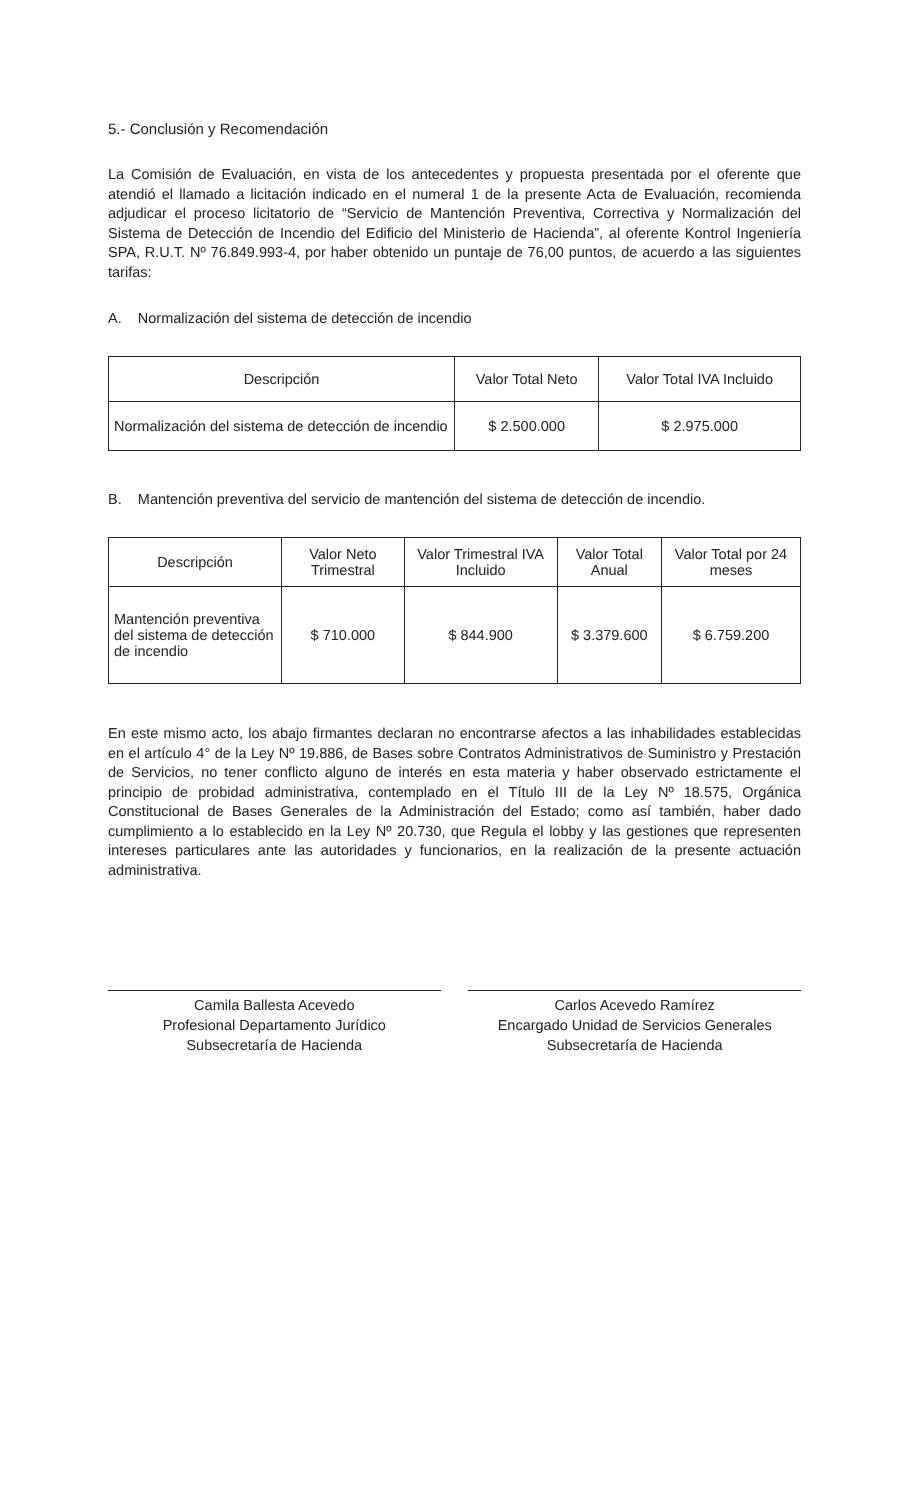5.- Conclusión y Recomendación
La Comisión de Evaluación, en vista de los antecedentes y propuesta presentada por el oferente que atendió el llamado a licitación indicado en el numeral 1 de la presente Acta de Evaluación, recomienda adjudicar el proceso licitatorio de “Servicio de Mantención Preventiva, Correctiva y Normalización del Sistema de Detección de Incendio del Edificio del Ministerio de Hacienda”, al oferente Kontrol Ingeniería SPA, R.U.T. Nº 76.849.993-4, por haber obtenido un puntaje de 76,00 puntos, de acuerdo a las siguientes tarifas:
A. Normalización del sistema de detección de incendio
| Descripción | Valor Total Neto | Valor Total IVA Incluido |
| --- | --- | --- |
| Normalización del sistema de detección de incendio | $ 2.500.000 | $ 2.975.000 |
B. Mantención preventiva del servicio de mantención del sistema de detección de incendio.
| Descripción | Valor Neto Trimestral | Valor Trimestral IVA Incluido | Valor Total Anual | Valor Total por 24 meses |
| --- | --- | --- | --- | --- |
| Mantención preventiva del sistema de detección de incendio | $ 710.000 | $ 844.900 | $ 3.379.600 | $ 6.759.200 |
En este mismo acto, los abajo firmantes declaran no encontrarse afectos a las inhabilidades establecidas en el artículo 4° de la Ley Nº 19.886, de Bases sobre Contratos Administrativos de Suministro y Prestación de Servicios, no tener conflicto alguno de interés en esta materia y haber observado estrictamente el principio de probidad administrativa, contemplado en el Título III de la Ley Nº 18.575, Orgánica Constitucional de Bases Generales de la Administración del Estado; como así también, haber dado cumplimiento a lo establecido en la Ley Nº 20.730, que Regula el lobby y las gestiones que representen intereses particulares ante las autoridades y funcionarios, en la realización de la presente actuación administrativa.
Camila Ballesta Acevedo
Profesional Departamento Jurídico
Subsecretaría de Hacienda
Carlos Acevedo Ramírez
Encargado Unidad de Servicios Generales
Subsecretaría de Hacienda